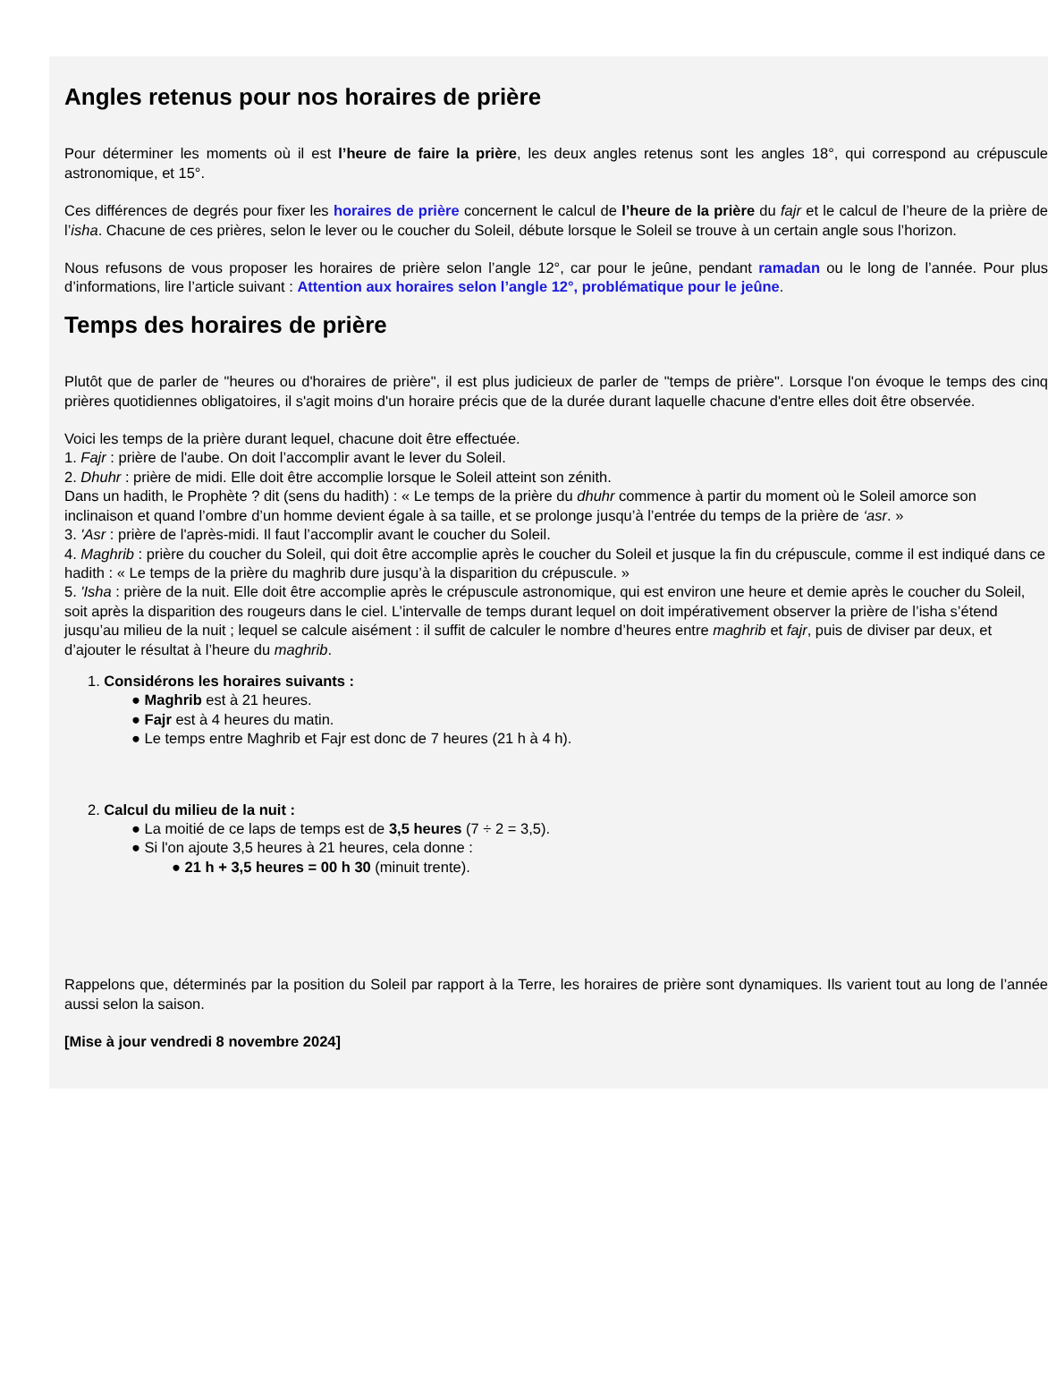Angles retenus pour nos horaires de prière
Pour déterminer les moments où il est l’heure de faire la prière, les deux angles retenus sont les angles 18°, qui correspond au crépuscule astronomique, et 15°.
Ces différences de degrés pour fixer les horaires de prière concernent le calcul de l’heure de la prière du fajr et le calcul de l’heure de la prière de l’isha. Chacune de ces prières, selon le lever ou le coucher du Soleil, débute lorsque le Soleil se trouve à un certain angle sous l’horizon.
Nous refusons de vous proposer les horaires de prière selon l’angle 12°, car pour le jeûne, pendant ramadan ou le long de l’année. Pour plus d’informations, lire l’article suivant : Attention aux horaires selon l’angle 12°, problématique pour le jeûne.
Temps des horaires de prière
Plutôt que de parler de "heures ou d'horaires de prière", il est plus judicieux de parler de "temps de prière". Lorsque l'on évoque le temps des cinq prières quotidiennes obligatoires, il s'agit moins d'un horaire précis que de la durée durant laquelle chacune d'entre elles doit être observée.
Voici les temps de la prière durant lequel, chacune doit être effectuée.
1. Fajr : prière de l'aube. On doit l’accomplir avant le lever du Soleil.
2. Dhuhr : prière de midi. Elle doit être accomplie lorsque le Soleil atteint son zénith.
Dans un hadith, le Prophète ? dit (sens du hadith) : « Le temps de la prière du dhuhr commence à partir du moment où le Soleil amorce son inclinaison et quand l’ombre d’un homme devient égale à sa taille, et se prolonge jusqu’à l’entrée du temps de la prière de ‘asr. »
3. 'Asr : prière de l'après-midi. Il faut l’accomplir avant le coucher du Soleil.
4. Maghrib : prière du coucher du Soleil, qui doit être accomplie après le coucher du Soleil et jusque la fin du crépuscule, comme il est indiqué dans ce hadith : « Le temps de la prière du maghrib dure jusqu’à la disparition du crépuscule. »
5. 'Isha : prière de la nuit. Elle doit être accomplie après le crépuscule astronomique, qui est environ une heure et demie après le coucher du Soleil, soit après la disparition des rougeurs dans le ciel. L’intervalle de temps durant lequel on doit impérativement observer la prière de l’isha s’étend jusqu’au milieu de la nuit ; lequel se calcule aisément : il suffit de calculer le nombre d’heures entre maghrib et fajr, puis de diviser par deux, et d’ajouter le résultat à l’heure du maghrib.
1. Considérons les horaires suivants :
● Maghrib est à 21 heures.
● Fajr est à 4 heures du matin.
● Le temps entre Maghrib et Fajr est donc de 7 heures (21 h à 4 h).
2. Calcul du milieu de la nuit :
● La moitié de ce laps de temps est de 3,5 heures (7 ÷ 2 = 3,5).
● Si l'on ajoute 3,5 heures à 21 heures, cela donne :
● 21 h + 3,5 heures = 00 h 30 (minuit trente).
Rappelons que, déterminés par la position du Soleil par rapport à la Terre, les horaires de prière sont dynamiques. Ils varient tout au long de l’année aussi selon la saison.
[Mise à jour vendredi 8 novembre 2024]